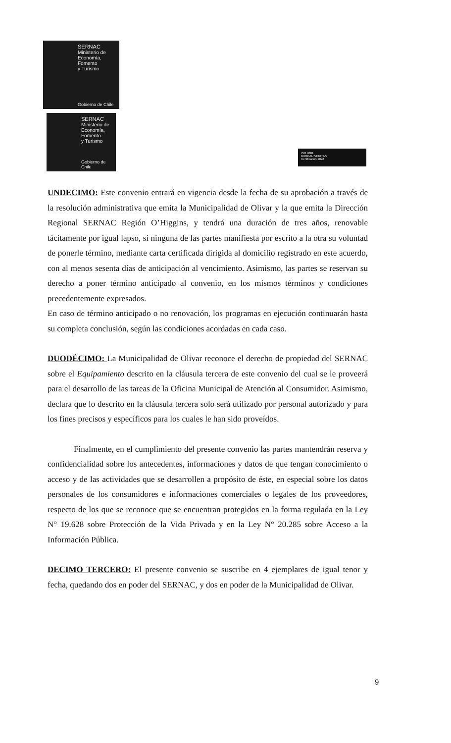SERNAC
Ministerio de
Economía, Fomento
y Turismo
Gobierno de Chile
SERNAC
Ministerio de
Economía, Fomento
y Turismo
Gobierno de Chile
ISO 9001
BUREAU VERITAS
Certification 1828
UNDECIMO: Este convenio entrará en vigencia desde la fecha de su aprobación a través de la resolución administrativa que emita la Municipalidad de Olivar y la que emita la Dirección Regional SERNAC Región O’Higgins, y tendrá una duración de tres años, renovable tácitamente por igual lapso, si ninguna de las partes manifiesta por escrito a la otra su voluntad de ponerle término, mediante carta certificada dirigida al domicilio registrado en este acuerdo, con al menos sesenta días de anticipación al vencimiento. Asimismo, las partes se reservan su derecho a poner término anticipado al convenio, en los mismos términos y condiciones precedentemente expresados.
En caso de término anticipado o no renovación, los programas en ejecución continuarán hasta su completa conclusión, según las condiciones acordadas en cada caso.
DUODÉCIMO: La Municipalidad de Olivar reconoce el derecho de propiedad del SERNAC sobre el Equipamiento descrito en la cláusula tercera de este convenio del cual se le proveerá para el desarrollo de las tareas de la Oficina Municipal de Atención al Consumidor. Asimismo, declara que lo descrito en la cláusula tercera solo será utilizado por personal autorizado y para los fines precisos y específicos para los cuales le han sido proveídos.
Finalmente, en el cumplimiento del presente convenio las partes mantendrán reserva y confidencialidad sobre los antecedentes, informaciones y datos de que tengan conocimiento o acceso y de las actividades que se desarrollen a propósito de éste, en especial sobre los datos personales de los consumidores e informaciones comerciales o legales de los proveedores, respecto de los que se reconoce que se encuentran protegidos en la forma regulada en la Ley N° 19.628 sobre Protección de la Vida Privada y en la Ley N° 20.285 sobre Acceso a la Información Pública.
DECIMO TERCERO: El presente convenio se suscribe en 4 ejemplares de igual tenor y fecha, quedando dos en poder del SERNAC, y dos en poder de la Municipalidad de Olivar.
9